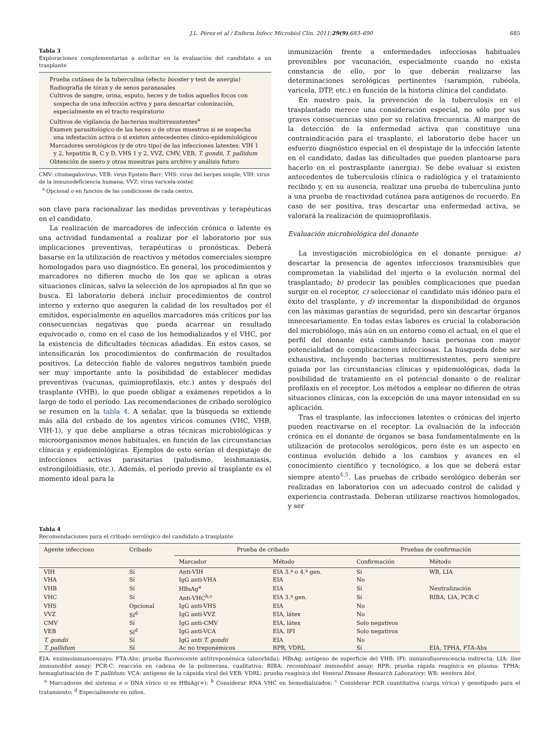J.L. Pérez et al / Enferm Infecc Microbiol Clin. 2011;29(9):683–690 685
Tabla 3
Exploraciones complementarias a solicitar en la evaluación del candidato a un trasplante
Prueba cutánea de la tuberculina (efecto booster y test de anergia)
Radiografía de tórax y de senos paranasales
Cultivos de sangre, orina, esputo, heces y de todos aquellos focos con sospecha de una infección activa y para descartar colonización, especialmente en el tracto respiratorio
Cultivos de vigilancia de bacterias multirresistentes<sup>a</sup>
Examen parasitológico de las heces o de otras muestras si se sospecha una infestación activa o si existen antecedentes clínico-epidemiológicos
Marcadores serológicos (y de otro tipo) de las infecciones latentes: VIH 1 y 2, hepatitis B, C y D, VHS 1 y 2, VVZ, CMV, VEB, T. gondii, T. pallidum
Obtención de suero y otras muestras para archivo y análisis futuro
CMV: citomegalovirus; VEB: virus Epstein-Barr; VHS: virus del herpes simple; VIH: virus de la inmunodeficiencia humana; VVZ: virus varicela-zóster.
<sup>a</sup> Opcional o en función de las condiciones de cada centro.
son clave para racionalizar las medidas preventivas y terapéuticas en el candidato.
La realización de marcadores de infección crónica o latente es una actividad fundamental a realizar por el laboratorio por sus implicaciones preventivas, terapéuticas o pronósticas. Deberá basarse en la utilización de reactivos y métodos comerciales siempre homologados para uso diagnóstico. En general, los procedimientos y marcadores no difieren mucho de los que se aplican a otras situaciones clínicas, salvo la selección de los apropiados al fin que se busca. El laboratorio deberá incluir procedimientos de control interno y externo que aseguren la calidad de los resultados por él emitidos, especialmente en aquellos marcadores más críticos por las consecuencias negativas que pueda acarrear un resultado equivocado o, como en el caso de los hemodializados y el VHC, por la existencia de dificultades técnicas añadidas. En estos casos, se intensificarán los procedimientos de confirmación de resultados positivos. La detección fiable de valores negativos también puede ser muy importante ante la posibilidad de establecer medidas preventivas (vacunas, quimioprofilaxis, etc.) antes y después del trasplante (VHB), lo que puede obligar a exámenes repetidos a lo largo de todo el período. Las recomendaciones de cribado serológico se resumen en la tabla 4. A señalar, que la búsqueda se extiende más allá del cribado de los agentes víricos comunes (VHC, VHB, VIH-1), y que debe ampliarse a otras técnicas microbiológicas y microorganismos menos habituales, en función de las circunstancias clínicas y epidemiológicas. Ejemplos de esto serían el despistaje de infecciones activas parasitarias (paludismo, leishmaniasis, estrongiloidiasis, etc.). Además, el período previo al trasplante es el momento ideal para la
inmunización frente a enfermedades infecciosas habituales prevenibles por vacunación, especialmente cuando no exista constancia de ello, por lo que deberán realizarse las determinaciones serológicas pertinentes (sarampión, rubéola, varicela, DTP, etc.) en función de la historia clínica del candidato.
En nuestro país, la prevención de la tuberculosis en el trasplantado merece una consideración especial, no sólo por sus graves consecuencias sino por su relativa frecuencia. Al margen de la detección de la enfermedad activa que constituye una contraindicación para el trasplante, el laboratorio debe hacer un esfuerzo diagnóstico especial en el despistaje de la infección latente en el candidato, dadas las dificultades que pueden plantearse para hacerlo en el postrasplante (anergia). Se debe evaluar si existen antecedentes de tuberculosis clínica o radiológica y el tratamiento recibido y, en su ausencia, realizar una prueba de tuberculina junto a una prueba de reactividad cutánea para antígenos de recuerdo. En caso de ser positiva, tras descartar una enfermedad activa, se valorará la realización de quimioprofilaxis.
Evaluación microbiológica del donante
La investigación microbiológica en el donante persigue: a) descartar la presencia de agentes infecciosos transmisibles que comprometan la viabilidad del injerto o la evolución normal del trasplantado; b) predecir las posibles complicaciones que puedan surgir en el receptor, c) seleccionar el candidato más idóneo para el éxito del trasplante, y d) incrementar la disponibilidad de órganos con las máximas garantías de seguridad, pero sin descartar órganos innecesariamente. En todas estas labores es crucial la colaboración del microbiólogo, más aún en un entorno como el actual, en el que el perfil del donante está cambiando hacia personas con mayor potencialidad de complicaciones infecciosas. La búsqueda debe ser exhaustiva, incluyendo bacterias multirresistentes, pero siempre guiada por las circunstancias clínicas y epidemiológicas, dada la posibilidad de tratamiento en el potencial donante o de realizar profilaxis en el receptor. Los métodos a emplear no difieren de otras situaciones clínicas, con la excepción de una mayor intensidad en su aplicación.
Tras el trasplante, las infecciones latentes o crónicas del injerto pueden reactivarse en el receptor. La evaluación de la infección crónica en el donante de órganos se basa fundamentalmente en la utilización de protocolos serológicos, pero éste es un aspecto en continua evolución debido a los cambios y avances en el conocimiento científico y tecnológico, a los que se deberá estar siempre atento<sup>4,5</sup>. Las pruebas de cribado serológico deberán ser realizadas en laboratorios con un adecuado control de calidad y experiencia contrastada. Deberan utilizarse reactivos homologados, y ser
Tabla 4
Recomendaciones para el cribado serológico del candidato a trasplante
| Agente infeccioso | Cribado | Prueba de cribado | | Pruebas de confirmación | |
| --- | --- | --- | --- | --- | --- |
| | | Marcador | Método | Confirmación | Método |
| VIH | Sí | Anti-VIH | EIA 3.ª o 4.ª gen. | Sí | WB, LIA |
| VHA | Sí | IgG anti-VHA | EIA | No | |
| VHB | Sí | HBsAg<sup>a</sup> | EIA | Sí | Neutralización |
| VHC | Sí | Anti-VHC<sup>b,c</sup> | EIA 3.ª gen. | Sí | RIBA, LIA, PCR-C |
| VHS | Opcional | IgG anti-VHS | EIA | No | |
| VVZ | Sí<sup>d</sup> | IgG anti-VVZ | EIA, látex | No | |
| CMV | Sí | IgG anti-CMV | EIA, látex | Solo negativos | |
| VEB | Sí<sup>d</sup> | IgG anti-VCA | EIA, IFI | Solo negativos | |
| T. gondii | Sí | IgG anti T. gondii | EIA | No | |
| T. pallidum | Sí | Ac no treponémicos | RPR, VDRL | Sí | EIA, TPHA, FTA-Abs |
EIA: enzimoinmunoensayo; FTA-Abs: prueba fluorescente antitreponémica (absorbida); HBsAg: antígeno de superficie del VHB; IFI: inmunofluorescencia indirecta; LIA: line immunoblot assay; PCR-C: reacción en cadena de la polimerasa, cualitativa; RIBA: recombinant immnoblot assay; RPR: prueba rápida reagínica en plasma; TPHA: hemaglutinación de T. pallidum; VCA: antígeno de la cápsida viral del VEB; VDRL: prueba reagínica del Veneral Disease Research Laboratory; WB: western blot.
<sup>a</sup> Marcadores del sistema e o DNA vírico si es HBsAg(+); <sup>b</sup> Considerar RNA VHC en hemodializados; <sup>c</sup> Considerar PCR cuantitativa (carga vírica) y genotipado para el tratamiento; <sup>d</sup> Especialmente en niños.